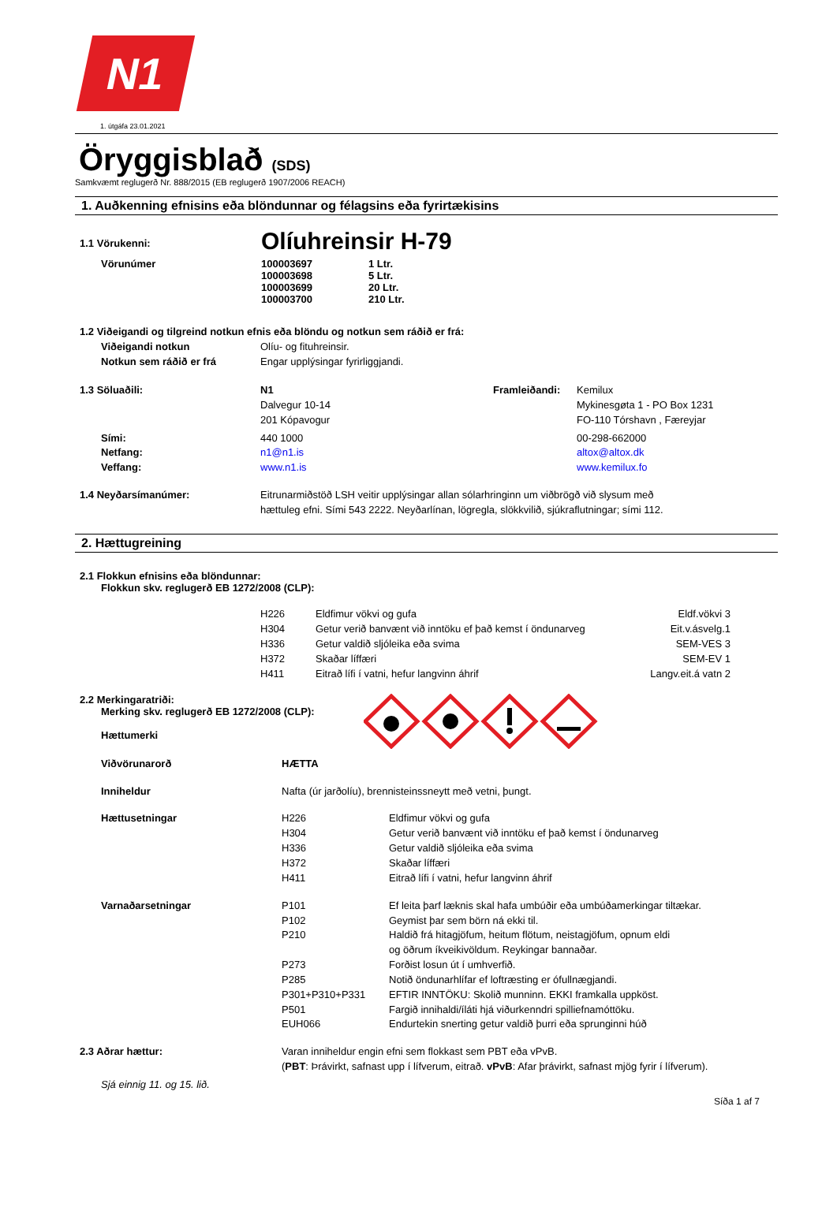N1
1. útgáfa 23.01.2021
Öryggisblað (SDS)
Samkvæmt reglugerð Nr. 888/2015 (EB reglugerð 1907/2006 REACH)
1. Auðkenning efnisins eða blöndunnar og félagsins eða fyrirtækisins
| 1.1 Vörukenni: | Olíuhreinsir H-79 | |
| Vörunúmer | 100003697 100003698 100003699 100003700 | 1 Ltr. 5 Ltr. 20 Ltr. 210 Ltr. |
| 1.2 Viðeigandi og tilgreind notkun efnis eða blöndu og notkun sem ráðið er frá: | |
| Viðeigandi notkun | Olíu- og fituhreinsir. |
| Notkun sem ráðið er frá | Engar upplýsingar fyrirliggjandi. |
| 1.3 Söluaðili: | N1 Dalvegur 10-14 201 Kópavogur | Framleiðandi: | Kemilux Mykinesgøta 1 - PO Box 1231 FO-110 Tórshavn , Færeyjar |
| Sími: Netfang: Veffang: | 440 1000 n1@n1.is www.n1.is | | 00-298-662000 altox@altox.dk www.kemilux.fo |
| 1.4 Neyðarsímanúmer: | Eitrunarmiðstöð LSH veitir upplýsingar allan sólarhringinn um viðbrögð við slysum með hættuleg efni. Sími 543 2222. Neyðarlínan, lögregla, slökkvilið, sjúkraflutningar; sími 112. | | |
2. Hættugreining
2.1 Flokkun efnisins eða blöndunnar:
Flokkun skv. reglugerð EB 1272/2008 (CLP):
| H226 | Eldfimur vökvi og gufa | Eldf.vökvi 3 |
| H304 | Getur verið banvænt við inntöku ef það kemst í öndunarveg | Eit.v.ásvelg.1 |
| H336 | Getur valdið sljóleika eða svima | SEM-VES 3 |
| H372 | Skaðar líffæri | SEM-EV 1 |
| H411 | Eitrað lífi í vatni, hefur langvinn áhrif | Langv.eit.á vatn 2 |
2.2 Merkingaratriði:
Merking skv. reglugerð EB 1272/2008 (CLP):
Hættumerki
| Viðvörunarorð | HÆTTA | |
| Inniheldur | Nafta (úr jarðolíu), brennisteinssneytt með vetni, þungt. | |
| Hættusetningar | H226 H304 H336 H372 H411 | Eldfimur vökvi og gufa Getur verið banvænt við inntöku ef það kemst í öndunarveg Getur valdið sljóleika eða svima Skaðar líffæri Eitrað lífi í vatni, hefur langvinn áhrif |
| Varnaðarsetningar | P101 P102 P210 P273 P285 P301+P310+P331 P501 EUH066 | Ef leita þarf læknis skal hafa umbúðir eða umbúðamerkingar tiltækar. Geymist þar sem börn ná ekki til. Haldið frá hitagjöfum, heitum flötum, neistagjöfum, opnum eldi og öðrum íkveikivöldum. Reykingar bannaðar. Forðist losun út í umhverfið. Notið öndunarhlífar ef loftræsting er ófullnægjandi. EFTIR INNTÖKU: Skolið munninn. EKKI framkalla uppköst. Fargið innihaldi/íláti hjá viðurkenndri spilliefnamóttöku. Endurtekin snerting getur valdið þurri eða sprunginni húð |
| 2.3 Aðrar hættur: | Varan inniheldur engin efni sem flokkast sem PBT eða vPvB. ( PBT : Þrávirkt, safnast upp í lífverum, eitrað. vPvB : Afar þrávirkt, safnast mjög fyrir í lífverum). | |
| Sjá einnig 11. og 15. lið. | | |
Síða 1 af 7